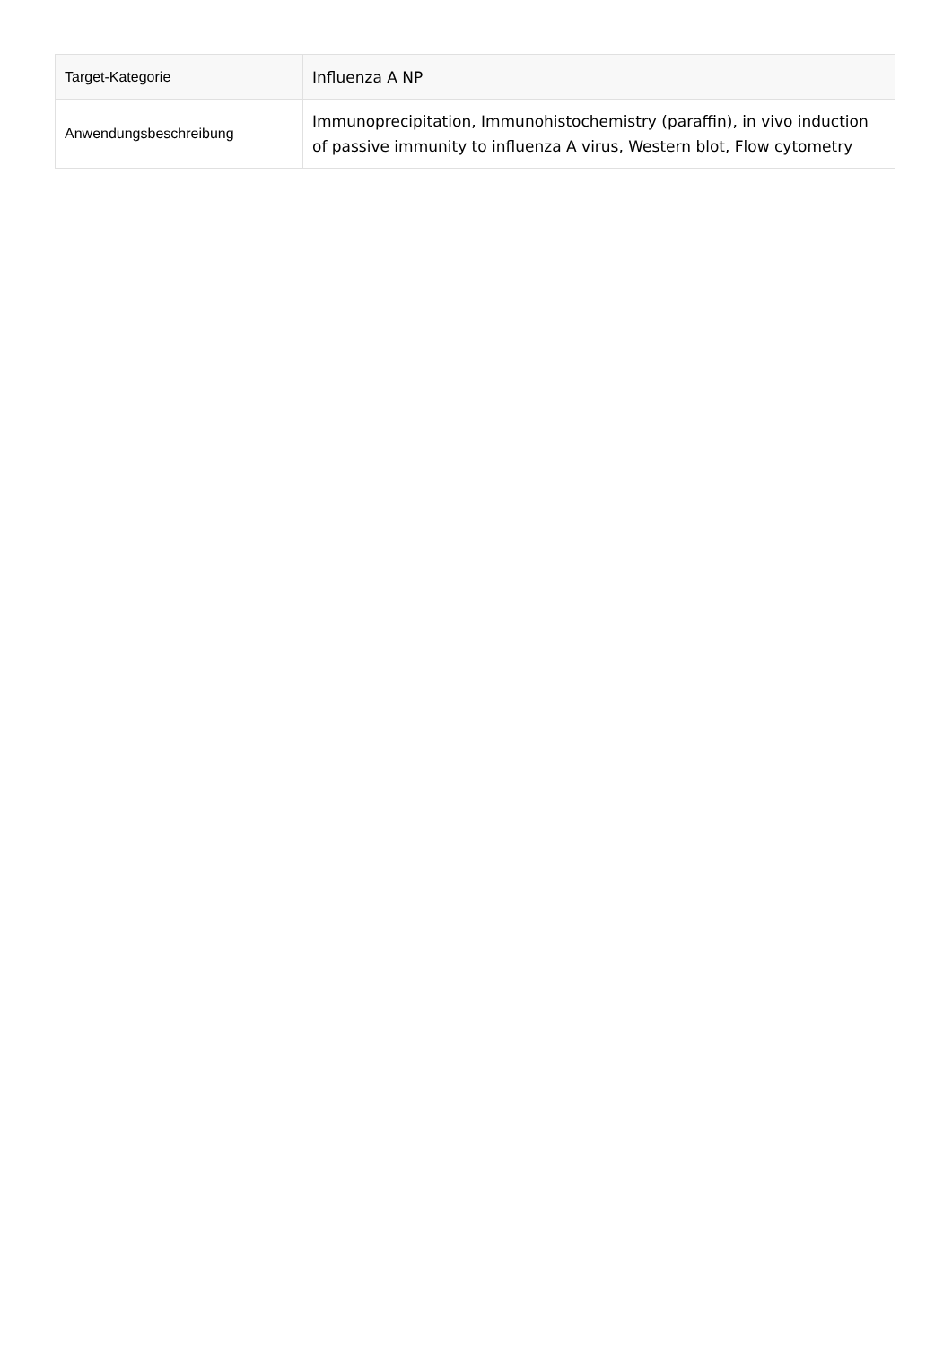| Target-Kategorie | Influenza A NP |
| Anwendungsbeschreibung | Immunoprecipitation, Immunohistochemistry (paraffin), in vivo induction of passive immunity to influenza A virus, Western blot, Flow cytometry |